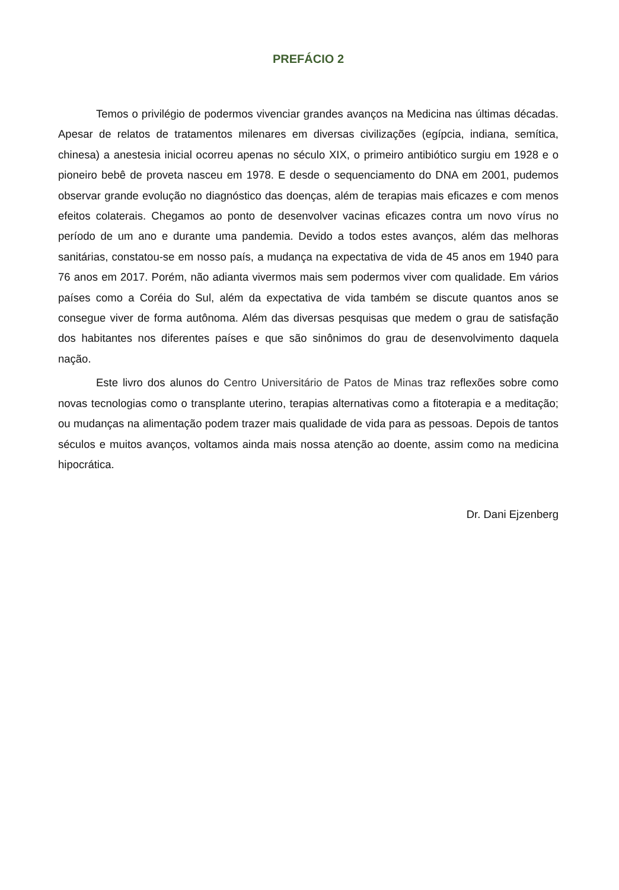PREFÁCIO 2
Temos o privilégio de podermos vivenciar grandes avanços na Medicina nas últimas décadas. Apesar de relatos de tratamentos milenares em diversas civilizações (egípcia, indiana, semítica, chinesa) a anestesia inicial ocorreu apenas no século XIX, o primeiro antibiótico surgiu em 1928 e o pioneiro bebê de proveta nasceu em 1978. E desde o sequenciamento do DNA em 2001, pudemos observar grande evolução no diagnóstico das doenças, além de terapias mais eficazes e com menos efeitos colaterais. Chegamos ao ponto de desenvolver vacinas eficazes contra um novo vírus no período de um ano e durante uma pandemia. Devido a todos estes avanços, além das melhoras sanitárias, constatou-se em nosso país, a mudança na expectativa de vida de 45 anos em 1940 para 76 anos em 2017. Porém, não adianta vivermos mais sem podermos viver com qualidade. Em vários países como a Coréia do Sul, além da expectativa de vida também se discute quantos anos se consegue viver de forma autônoma. Além das diversas pesquisas que medem o grau de satisfação dos habitantes nos diferentes países e que são sinônimos do grau de desenvolvimento daquela nação.
Este livro dos alunos do Centro Universitário de Patos de Minas traz reflexões sobre como novas tecnologias como o transplante uterino, terapias alternativas como a fitoterapia e a meditação; ou mudanças na alimentação podem trazer mais qualidade de vida para as pessoas. Depois de tantos séculos e muitos avanços, voltamos ainda mais nossa atenção ao doente, assim como na medicina hipocrática.
Dr. Dani Ejzenberg